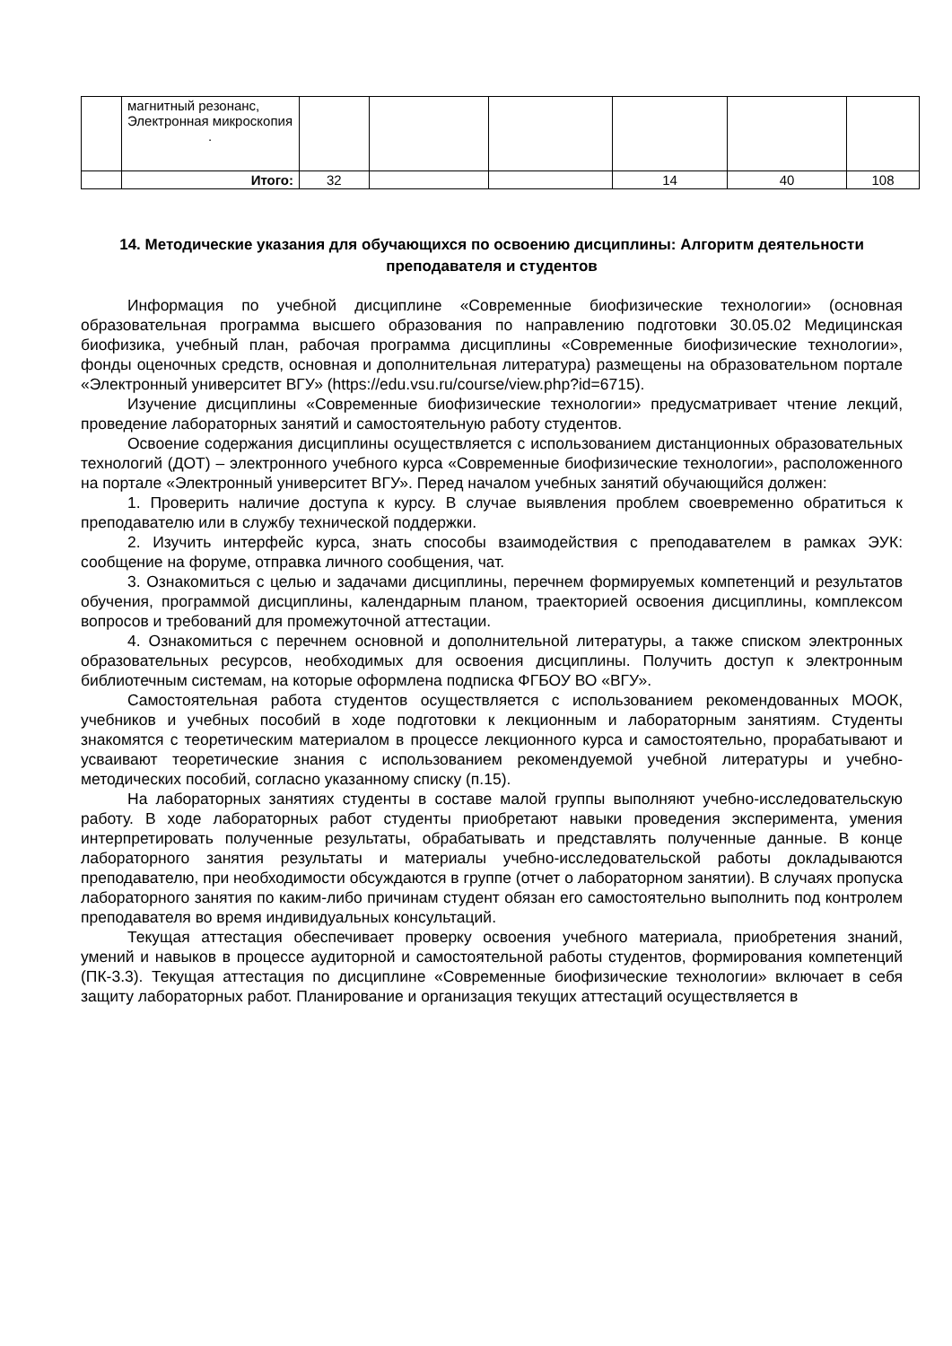| | магнитный резонанс, Электронная микроскопия . | | | | | | |
| | Итого: | 32 | | | 14 | 40 | 108 |
14. Методические указания для обучающихся по освоению дисциплины: Алгоритм деятельности преподавателя и студентов
Информация по учебной дисциплине «Современные биофизические технологии» (основная образовательная программа высшего образования по направлению подготовки 30.05.02 Медицинская биофизика, учебный план, рабочая программа дисциплины «Современные биофизические технологии», фонды оценочных средств, основная и дополнительная литература) размещены на образовательном портале «Электронный университет ВГУ» (https://edu.vsu.ru/course/view.php?id=6715).
Изучение дисциплины «Современные биофизические технологии» предусматривает чтение лекций, проведение лабораторных занятий и самостоятельную работу студентов.
Освоение содержания дисциплины осуществляется с использованием дистанционных образовательных технологий (ДОТ) – электронного учебного курса «Современные биофизические технологии», расположенного на портале «Электронный университет ВГУ». Перед началом учебных занятий обучающийся должен:
1. Проверить наличие доступа к курсу. В случае выявления проблем своевременно обратиться к преподавателю или в службу технической поддержки.
2. Изучить интерфейс курса, знать способы взаимодействия с преподавателем в рамках ЭУК: сообщение на форуме, отправка личного сообщения, чат.
3. Ознакомиться с целью и задачами дисциплины, перечнем формируемых компетенций и результатов обучения, программой дисциплины, календарным планом, траекторией освоения дисциплины, комплексом вопросов и требований для промежуточной аттестации.
4. Ознакомиться с перечнем основной и дополнительной литературы, а также списком электронных образовательных ресурсов, необходимых для освоения дисциплины. Получить доступ к электронным библиотечным системам, на которые оформлена подписка ФГБОУ ВО «ВГУ».
Самостоятельная работа студентов осуществляется с использованием рекомендованных МООК, учебников и учебных пособий в ходе подготовки к лекционным и лабораторным занятиям. Студенты знакомятся с теоретическим материалом в процессе лекционного курса и самостоятельно, прорабатывают и усваивают теоретические знания с использованием рекомендуемой учебной литературы и учебно-методических пособий, согласно указанному списку (п.15).
На лабораторных занятиях студенты в составе малой группы выполняют учебно-исследовательскую работу. В ходе лабораторных работ студенты приобретают навыки проведения эксперимента, умения интерпретировать полученные результаты, обрабатывать и представлять полученные данные. В конце лабораторного занятия результаты и материалы учебно-исследовательской работы докладываются преподавателю, при необходимости обсуждаются в группе (отчет о лабораторном занятии). В случаях пропуска лабораторного занятия по каким-либо причинам студент обязан его самостоятельно выполнить под контролем преподавателя во время индивидуальных консультаций.
Текущая аттестация обеспечивает проверку освоения учебного материала, приобретения знаний, умений и навыков в процессе аудиторной и самостоятельной работы студентов, формирования компетенций (ПК-3.3). Текущая аттестация по дисциплине «Современные биофизические технологии» включает в себя защиту лабораторных работ. Планирование и организация текущих аттестаций осуществляется в